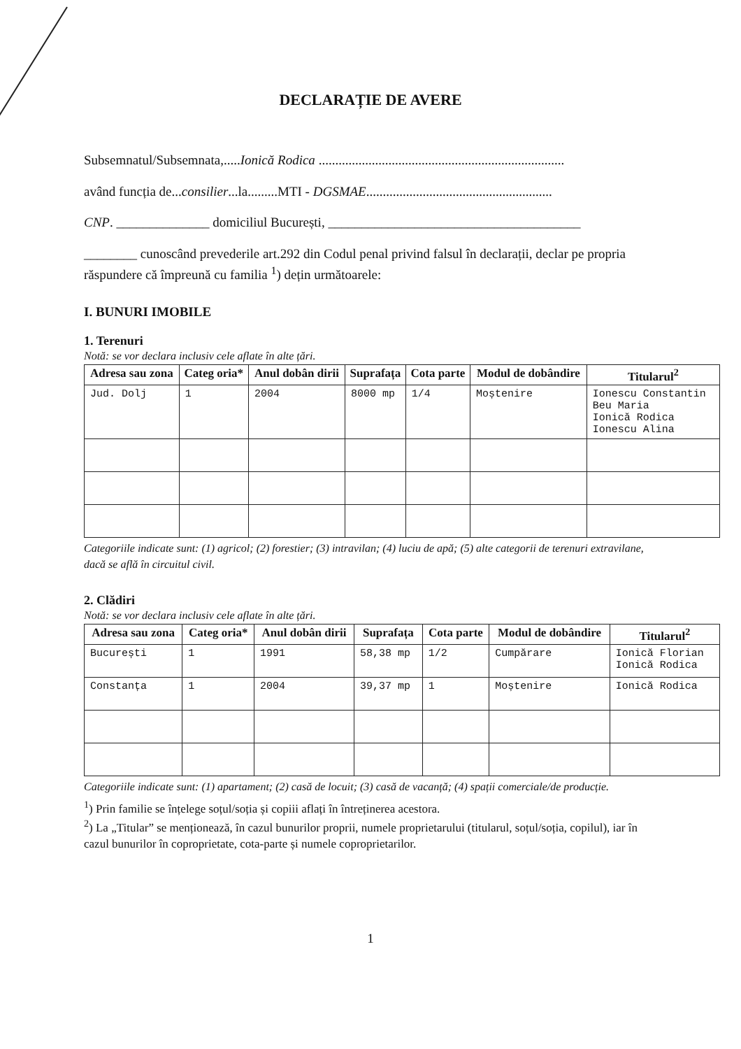DECLARAȚIE DE AVERE
Subsemnatul/Subsemnata,.....Ionică Rodica ..........................................................................
având funcția de...consilier...la.........MTI - DGSMAE........................................................
CNP. ______________ domiciliul București, ______________________________________
________ cunoscând prevederile art.292 din Codul penal privind falsul în declarații, declar pe propria răspundere că împreună cu familia <sup>1</sup>) dețin următoarele:
I. BUNURI IMOBILE
1. Terenuri
Notă: se vor declara inclusiv cele aflate în alte țări.
| Adresa sau zona | Categ oria* | Anul dobân dirii | Suprafața | Cota parte | Modul de dobândire | Titularul<sup>2</sup> |
| --- | --- | --- | --- | --- | --- | --- |
| Jud. Dolj | 1 | 2004 | 8000 mp | 1/4 | Moștenire | Ionescu Constantin Beu Maria Ionică Rodica Ionescu Alina |
Categoriile indicate sunt: (1) agricol; (2) forestier; (3) intravilan; (4) luciu de apă; (5) alte categorii de terenuri extravilane, dacă se află în circuitul civil.
2. Clădiri
Notă: se vor declara inclusiv cele aflate în alte țări.
| Adresa sau zona | Categ oria* | Anul dobân dirii | Suprafața | Cota parte | Modul de dobândire | Titularul<sup>2</sup> |
| --- | --- | --- | --- | --- | --- | --- |
| București | 1 | 1991 | 58,38 mp | 1/2 | Cumpărare | Ionică Florian Ionică Rodica |
| Constanța | 1 | 2004 | 39,37 mp | 1 | Moștenire | Ionică Rodica |
Categoriile indicate sunt: (1) apartament; (2) casă de locuit; (3) casă de vacanță; (4) spații comerciale/de producție.
<sup>1</sup>) Prin familie se înțelege soțul/soția și copiii aflați în întreținerea acestora.
<sup>2</sup>) La „Titular” se menționează, în cazul bunurilor proprii, numele proprietarului (titularul, soțul/soția, copilul), iar în cazul bunurilor în coproprietate, cota-parte și numele coproprietarilor.
1